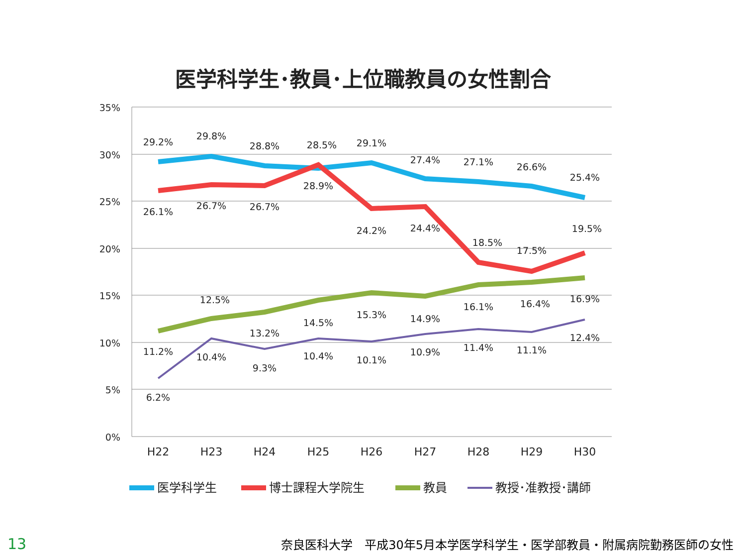医学科学生･教員･上位職教員の女性割合
35%
30%
25%
20%
15%
10%
5%
0%
H22
H23
H24
H25
H26
H27
H28
H29
H30
29.2%
29.8%
28.8%
28.5%
29.1%
27.4%
27.1%
26.6%
25.4%
26.1%
26.7%
26.7%
28.9%
24.2%
24.4%
18.5%
17.5%
19.5%
11.2%
12.5%
13.2%
14.5%
15.3%
14.9%
16.1%
16.4%
16.9%
6.2%
10.4%
9.3%
10.4%
10.1%
10.9%
11.4%
11.1%
12.4%
医学科学生
博士課程大学院生
教員
教授･准教授･講師
13 奈良医科大学　平成30年5月本学医学科学生・医学部教員・附属病院勤務医師の女性